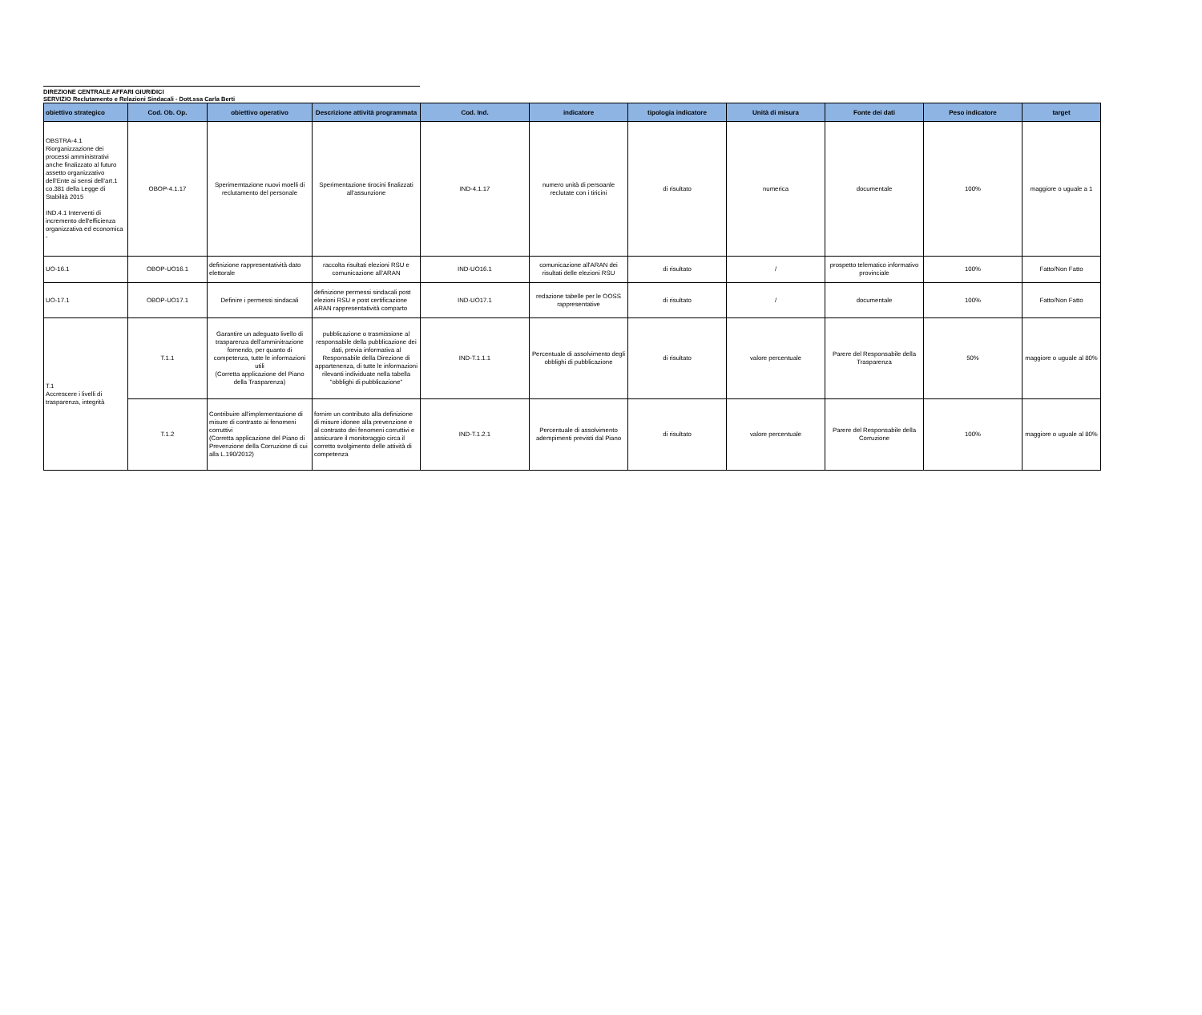DIREZIONE CENTRALE AFFARI GIURIDICI
SERVIZIO Reclutamento e Relazioni Sindacali - Dott.ssa Carla Berti
| obiettivo strategico | Cod. Ob. Op. | obiettivo operativo | Descrizione attività programmata | Cod. Ind. | indicatore | tipologia indicatore | Unità di misura | Fonte dei dati | Peso indicatore | target |
| --- | --- | --- | --- | --- | --- | --- | --- | --- | --- | --- |
| OBSTRA-4.1 Riorganizzazione dei processi amministrativi anche finalizzato al futuro assetto organizzativo dell'Ente ai sensi dell'art.1 co.381 della Legge di Stabilità 2015 IND.4.1 Interventi di incremento dell'efficienza organizzativa ed economica - | OBOP-4.1.17 | Sperimemtazione nuovi moelli di reclutamento del personale | Sperimentazione tirocini finalizzati all'assunzione | IND-4.1.17 | numero unità di persoanle reclutate con i tiricini | di risultato | numerica | documentale | 100% | maggiore o uguale a 1 |
| UO-16.1 | OBOP-UO16.1 | definizione rappresentatività dato elettorale | raccolta risultati elezioni RSU e comunicazione all'ARAN | IND-UO16.1 | comunicazione all'ARAN dei risultati delle elezioni RSU | di risultato | / | prospetto telematico informativo provinciale | 100% | Fatto/Non Fatto |
| UO-17.1 | OBOP-UO17.1 | Definire i permessi sindacali | definizione permessi sindacali post elezioni RSU e post certificazione ARAN rappresentatività comparto | IND-UO17.1 | redazione tabelle per le OOSS rappresentative | di risultato | / | documentale | 100% | Fatto/Non Fatto |
| T.1 Accrescere i livelli di trasparenza, integrità | T.1.1 | Garantire un adeguato livello di trasparenza dell'amminitrazione fornendo, per quanto di competenza, tutte le informazioni utili (Corretta applicazione del Piano della Trasparenza) | pubblicazione o trasmissione al responsabile della pubblicazione dei dati, previa informativa al Responsabile della Direzione di appartenenza, di tutte le informazioni rilevanti individuate nella tabella "obblighi di pubblicazione" | IND-T.1.1.1 | Percentuale di assolvimento degli obblighi di pubblicazione | di risultato | valore percentuale | Parere del Responsabile della Trasparenza | 50% | maggiore o uguale al 80% |
| | T.1.2 | Contribuire all'implementazione di misure di contrasto ai fenomeni corruttivi (Corretta applicazione del Piano di Prevenzione della Corruzione di cui alla L.190/2012) | fornire un contributo alla definizione di misure idonee alla prevenzione e al contrasto dei fenomeni corruttivi e assicurare il monitoraggio circa il corretto svolgimento delle attività di competenza | IND-T.1.2.1 | Percentuale di assolvimento adempimenti previsti dal Piano | di risultato | valore percentuale | Parere del Responsabile della Corruzione | 100% | maggiore o uguale al 80% |